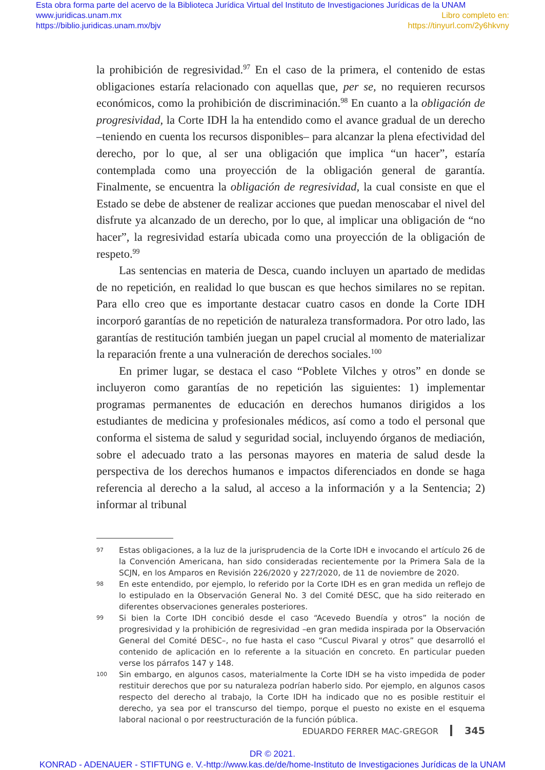Esta obra forma parte del acervo de la Biblioteca Jurídica Virtual del Instituto de Investigaciones Jurídicas de la UNAM
www.juridicas.unam.mx
https://biblio.juridicas.unam.mx/bjv
Libro completo en:
https://tinyurl.com/2y6hkvny
la prohibición de regresividad.<sup>97</sup> En el caso de la primera, el contenido de estas obligaciones estaría relacionado con aquellas que, per se, no requieren recursos económicos, como la prohibición de discriminación.<sup>98</sup> En cuanto a la obligación de progresividad, la Corte IDH la ha entendido como el avance gradual de un derecho –teniendo en cuenta los recursos disponibles– para alcanzar la plena efectividad del derecho, por lo que, al ser una obligación que implica “un hacer”, estaría contemplada como una proyección de la obligación general de garantía. Finalmente, se encuentra la obligación de regresividad, la cual consiste en que el Estado se debe de abstener de realizar acciones que puedan menoscabar el nivel del disfrute ya alcanzado de un derecho, por lo que, al implicar una obligación de “no hacer”, la regresividad estaría ubicada como una proyección de la obligación de respeto.<sup>99</sup>
Las sentencias en materia de Desca, cuando incluyen un apartado de medidas de no repetición, en realidad lo que buscan es que hechos similares no se repitan. Para ello creo que es importante destacar cuatro casos en donde la Corte IDH incorporó garantías de no repetición de naturaleza transformadora. Por otro lado, las garantías de restitución también juegan un papel crucial al momento de materializar la reparación frente a una vulneración de derechos sociales.<sup>100</sup>
En primer lugar, se destaca el caso “Poblete Vilches y otros” en donde se incluyeron como garantías de no repetición las siguientes: 1) implementar programas permanentes de educación en derechos humanos dirigidos a los estudiantes de medicina y profesionales médicos, así como a todo el personal que conforma el sistema de salud y seguridad social, incluyendo órganos de mediación, sobre el adecuado trato a las personas mayores en materia de salud desde la perspectiva de los derechos humanos e impactos diferenciados en donde se haga referencia al derecho a la salud, al acceso a la información y a la Sentencia; 2) informar al tribunal
97 Estas obligaciones, a la luz de la jurisprudencia de la Corte IDH e invocando el artículo 26 de la Convención Americana, han sido consideradas recientemente por la Primera Sala de la SCJN, en los Amparos en Revisión 226/2020 y 227/2020, de 11 de noviembre de 2020.
98 En este entendido, por ejemplo, lo referido por la Corte IDH es en gran medida un reflejo de lo estipulado en la Observación General No. 3 del Comité DESC, que ha sido reiterado en diferentes observaciones generales posteriores.
99 Si bien la Corte IDH concibió desde el caso “Acevedo Buendía y otros” la noción de progresividad y la prohibición de regresividad –en gran medida inspirada por la Observación General del Comité DESC–, no fue hasta el caso “Cuscul Pivaral y otros” que desarrolló el contenido de aplicación en lo referente a la situación en concreto. En particular pueden verse los párrafos 147 y 148.
100 Sin embargo, en algunos casos, materialmente la Corte IDH se ha visto impedida de poder restituir derechos que por su naturaleza podrían haberlo sido. Por ejemplo, en algunos casos respecto del derecho al trabajo, la Corte IDH ha indicado que no es posible restituir el derecho, ya sea por el transcurso del tiempo, porque el puesto no existe en el esquema laboral nacional o por reestructuración de la función pública.
EDUARDO FERRER MAC-GREGOR 345
DR © 2021.
KONRAD - ADENAUER - STIFTUNG e. V.-http://www.kas.de/de/home-Instituto de Investigaciones Jurídicas de la UNAM